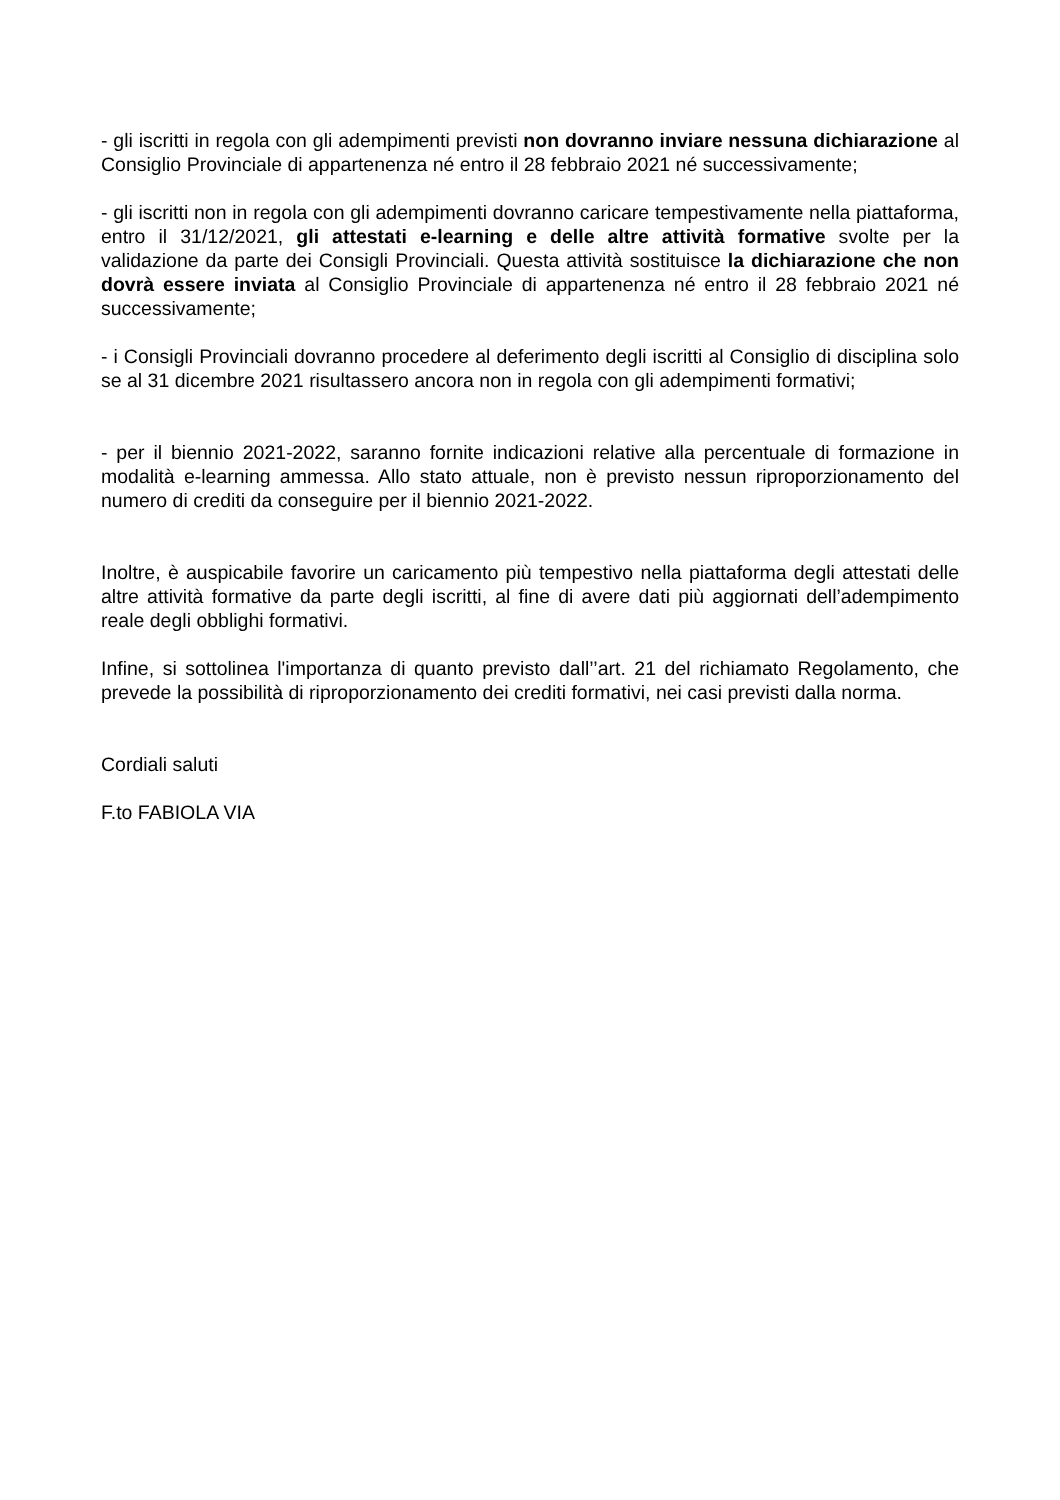- gli iscritti in regola con gli adempimenti previsti non dovranno inviare nessuna dichiarazione al Consiglio Provinciale di appartenenza né entro il 28 febbraio 2021 né successivamente;
- gli iscritti non in regola con gli adempimenti dovranno caricare tempestivamente nella piattaforma, entro il 31/12/2021, gli attestati e-learning e delle altre attività formative svolte per la validazione da parte dei Consigli Provinciali. Questa attività sostituisce la dichiarazione che non dovrà essere inviata al Consiglio Provinciale di appartenenza né entro il 28 febbraio 2021 né successivamente;
- i Consigli Provinciali dovranno procedere al deferimento degli iscritti al Consiglio di disciplina solo se al 31 dicembre 2021 risultassero ancora non in regola con gli adempimenti formativi;
- per il biennio 2021-2022, saranno fornite indicazioni relative alla percentuale di formazione in modalità e-learning ammessa. Allo stato attuale, non è previsto nessun riproporzionamento del numero di crediti da conseguire per il biennio 2021-2022.
Inoltre, è auspicabile favorire un caricamento più tempestivo nella piattaforma degli attestati delle altre attività formative da parte degli iscritti, al fine di avere dati più aggiornati dell’adempimento reale degli obblighi formativi.
Infine, si sottolinea l'importanza di quanto previsto dall’’art. 21 del richiamato Regolamento, che prevede la possibilità di riproporzionamento dei crediti formativi, nei casi previsti dalla norma.
Cordiali saluti
F.to FABIOLA VIA